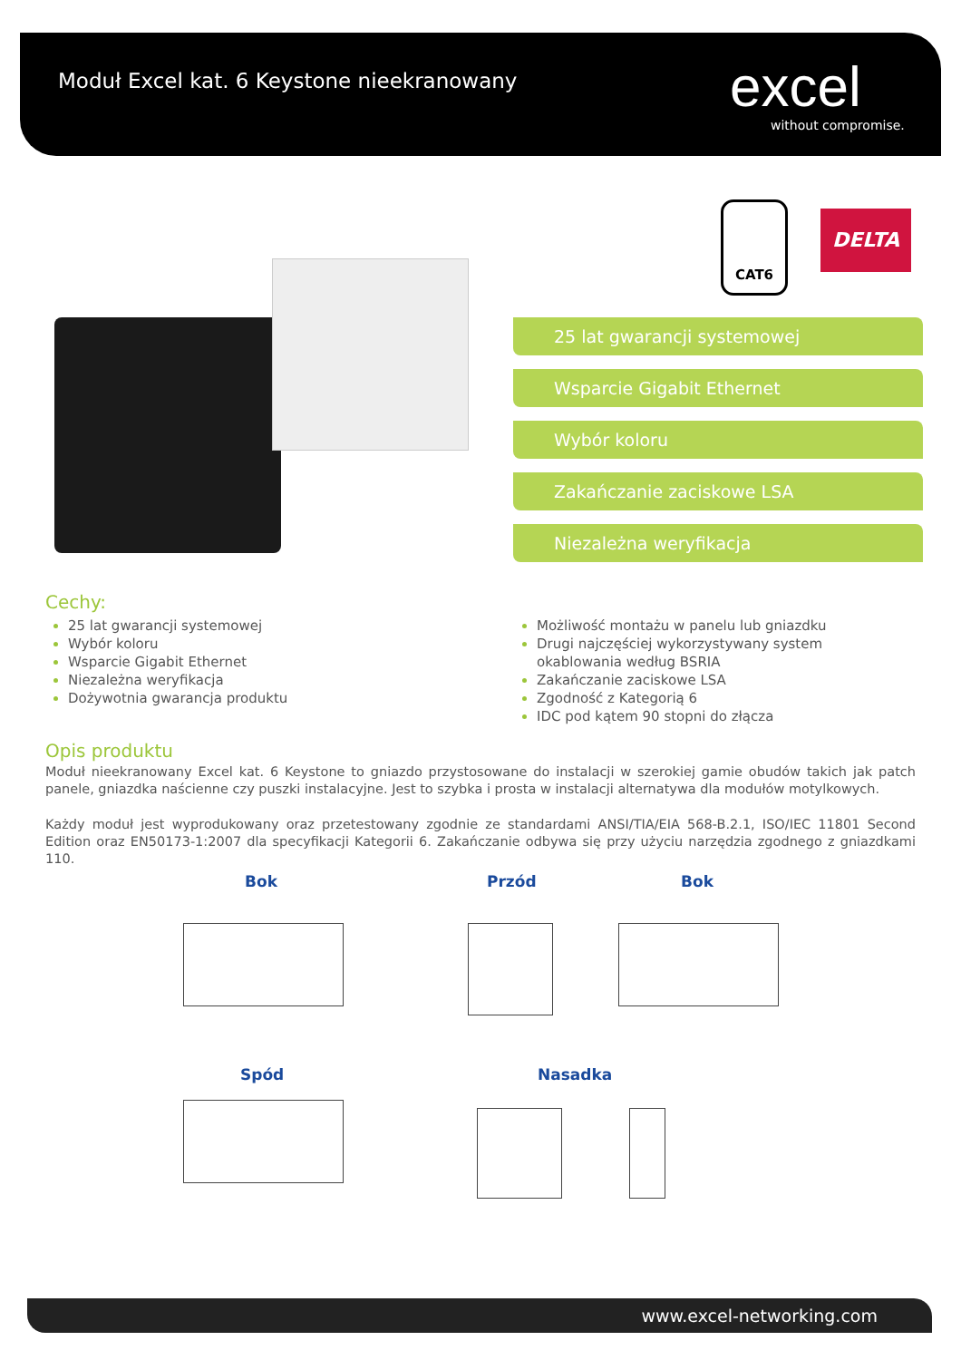Moduł Excel kat. 6 Keystone nieekranowany
excel
without compromise.
CAT6
DELTA
25 lat gwarancji systemowej
Wsparcie Gigabit Ethernet
Wybór koloru
Zakańczanie zaciskowe LSA
Niezależna weryfikacja
Cechy:
25 lat gwarancji systemowej
Wybór koloru
Wsparcie Gigabit Ethernet
Niezależna weryfikacja
Dożywotnia gwarancja produktu
Możliwość montażu w panelu lub gniazdku
Drugi najczęściej wykorzystywany system okablowania według BSRIA
Zakańczanie zaciskowe LSA
Zgodność z Kategorią 6
IDC pod kątem 90 stopni do złącza
Opis produktu
Moduł nieekranowany Excel kat. 6 Keystone to gniazdo przystosowane do instalacji w szerokiej gamie obudów takich jak patch panele, gniazdka naścienne czy puszki instalacyjne. Jest to szybka i prosta w instalacji alternatywa dla modułów motylkowych.
Każdy moduł jest wyprodukowany oraz przetestowany zgodnie ze standardami ANSI/TIA/EIA 568-B.2.1, ISO/IEC 11801 Second Edition oraz EN50173-1:2007 dla specyfikacji Kategorii 6. Zakańczanie odbywa się przy użyciu narzędzia zgodnego z gniazdkami 110.
Bok Przód Bok
Spód Nasadka
www.excel-networking.com